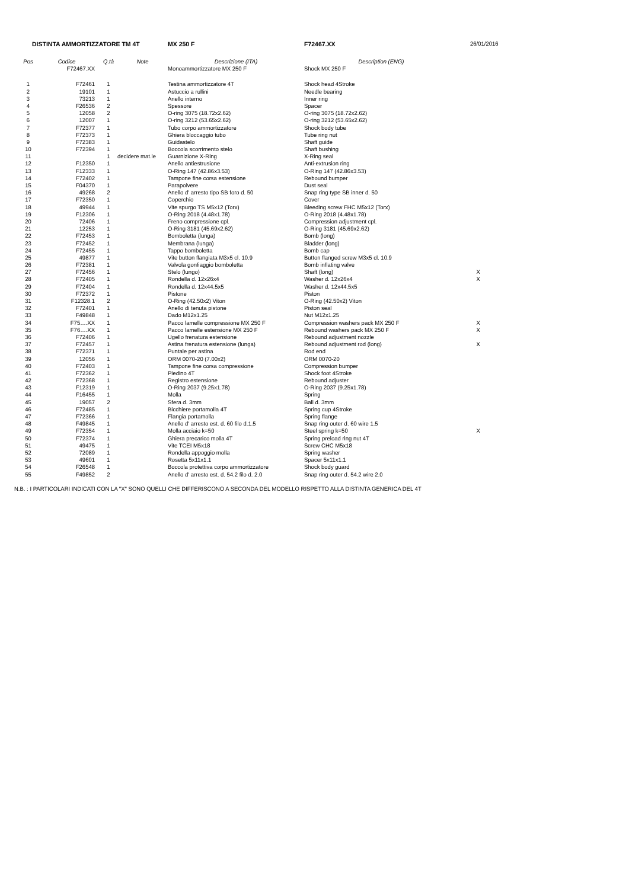| DISTINTA AMMORTIZZATORE TM 4T | | | | MX 250 F | F72467.XX | 26/01/2016 |
| Pos | Codice | Q.tà | Note | Descrizione (ITA) | Description (ENG) | |
| | F72467.XX | | | Monoammortizzatore MX 250 F | Shock MX 250 F | |
| 1 | F72461 | 1 | | Testina ammortizzatore 4T | Shock head 4Stroke | |
| 2 | 19101 | 1 | | Astuccio a rullini | Needle bearing | |
| 3 | 73213 | 1 | | Anello interno | Inner ring | |
| 4 | F26536 | 2 | | Spessore | Spacer | |
| 5 | 12058 | 2 | | O-ring 3075 (18.72x2.62) | O-ring 3075 (18.72x2.62) | |
| 6 | 12007 | 1 | | O-ring 3212 (53.65x2.62) | O-ring 3212 (53.65x2.62) | |
| 7 | F72377 | 1 | | Tubo corpo ammortizzatore | Shock body tube | |
| 8 | F72373 | 1 | | Ghiera bloccaggio tubo | Tube ring nut | |
| 9 | F72383 | 1 | | Guidastelo | Shaft guide | |
| 10 | F72394 | 1 | | Boccola scorrimento stelo | Shaft bushing | |
| 11 | | 1 | decidere mat.le | Guarnizione X-Ring | X-Ring seal | |
| 12 | F12350 | 1 | | Anello antiestrusione | Anti-extrusion ring | |
| 13 | F12333 | 1 | | O-Ring 147 (42.86x3.53) | O-Ring 147 (42.86x3.53) | |
| 14 | F72402 | 1 | | Tampone fine corsa estensione | Rebound bumper | |
| 15 | F04370 | 1 | | Parapolvere | Dust seal | |
| 16 | 49268 | 2 | | Anello d' arresto tipo SB foro d. 50 | Snap ring type SB inner d. 50 | |
| 17 | F72350 | 1 | | Coperchio | Cover | |
| 18 | 49944 | 1 | | Vite spurgo TS M5x12 (Torx) | Bleeding screw FHC M5x12 (Torx) | |
| 19 | F12306 | 1 | | O-Ring 2018 (4.48x1.78) | O-Ring 2018 (4.48x1.78) | |
| 20 | 72406 | 1 | | Freno compressione cpl. | Compression adjustment cpl. | |
| 21 | 12253 | 1 | | O-Ring 3181 (45.69x2.62) | O-Ring 3181 (45.69x2.62) | |
| 22 | F72453 | 1 | | Bomboletta (lunga) | Bomb (long) | |
| 23 | F72452 | 1 | | Membrana (lunga) | Bladder (long) | |
| 24 | F72455 | 1 | | Tappo bomboletta | Bomb cap | |
| 25 | 49877 | 1 | | Vite button flangiata M3x5 cl. 10.9 | Button flanged screw M3x5 cl. 10.9 | |
| 26 | F72381 | 1 | | Valvola gonfiaggio bomboletta | Bomb inflating valve | |
| 27 | F72456 | 1 | | Stelo (lungo) | Shaft (long) | X |
| 28 | F72405 | 1 | | Rondella d. 12x26x4 | Washer d. 12x26x4 | X |
| 29 | F72404 | 1 | | Rondella d. 12x44.5x5 | Washer d. 12x44.5x5 | |
| 30 | F72372 | 1 | | Pistone | Piston | |
| 31 | F12328.1 | 2 | | O-Ring (42.50x2) Viton | O-Ring (42.50x2) Viton | |
| 32 | F72401 | 1 | | Anello di tenuta pistone | Piston seal | |
| 33 | F49848 | 1 | | Dado M12x1.25 | Nut M12x1.25 | |
| 34 | F75….XX | 1 | | Pacco lamelle compressione MX 250 F | Compression washers pack MX 250 F | X |
| 35 | F76….XX | 1 | | Pacco lamelle estensione MX 250 F | Rebound washers pack MX 250 F | X |
| 36 | F72406 | 1 | | Ugello frenatura estensione | Rebound adjustment nozzle | |
| 37 | F72457 | 1 | | Astina frenatura estensione (lunga) | Rebound adjustment rod (long) | X |
| 38 | F72371 | 1 | | Puntale per astina | Rod end | |
| 39 | 12056 | 1 | | ORM 0070-20 (7.00x2) | ORM 0070-20 | |
| 40 | F72403 | 1 | | Tampone fine corsa compressione | Compression bumper | |
| 41 | F72362 | 1 | | Piedino 4T | Shock foot 4Stroke | |
| 42 | F72368 | 1 | | Registro estensione | Rebound adjuster | |
| 43 | F12319 | 1 | | O-Ring 2037 (9.25x1.78) | O-Ring 2037 (9.25x1.78) | |
| 44 | F16455 | 1 | | Molla | Spring | |
| 45 | 19057 | 2 | | Sfera d. 3mm | Ball d. 3mm | |
| 46 | F72485 | 1 | | Bicchiere portamolla 4T | Spring cup 4Stroke | |
| 47 | F72366 | 1 | | Flangia portamolla | Spring flange | |
| 48 | F49845 | 1 | | Anello d' arresto est. d. 60 filo d.1.5 | Snap ring outer d. 60 wire 1.5 | |
| 49 | F72354 | 1 | | Molla acciaio k=50 | Steel spring k=50 | X |
| 50 | F72374 | 1 | | Ghiera precarico molla 4T | Spring preload ring nut 4T | |
| 51 | 49475 | 1 | | Vite TCEI M5x18 | Screw CHC M5x18 | |
| 52 | 72089 | 1 | | Rondella appoggio molla | Spring washer | |
| 53 | 49601 | 1 | | Rosetta 5x11x1.1 | Spacer 5x11x1.1 | |
| 54 | F26548 | 1 | | Boccola protettiva corpo ammortizzatore | Shock body guard | |
| 55 | F49852 | 2 | | Anello d' arresto est. d. 54.2 filo d. 2.0 | Snap ring outer d. 54.2 wire 2.0 | |
N.B. : I PARTICOLARI INDICATI CON LA "X" SONO QUELLI CHE DIFFERISCONO A SECONDA DEL MODELLO RISPETTO ALLA DISTINTA GENERICA DEL 4T